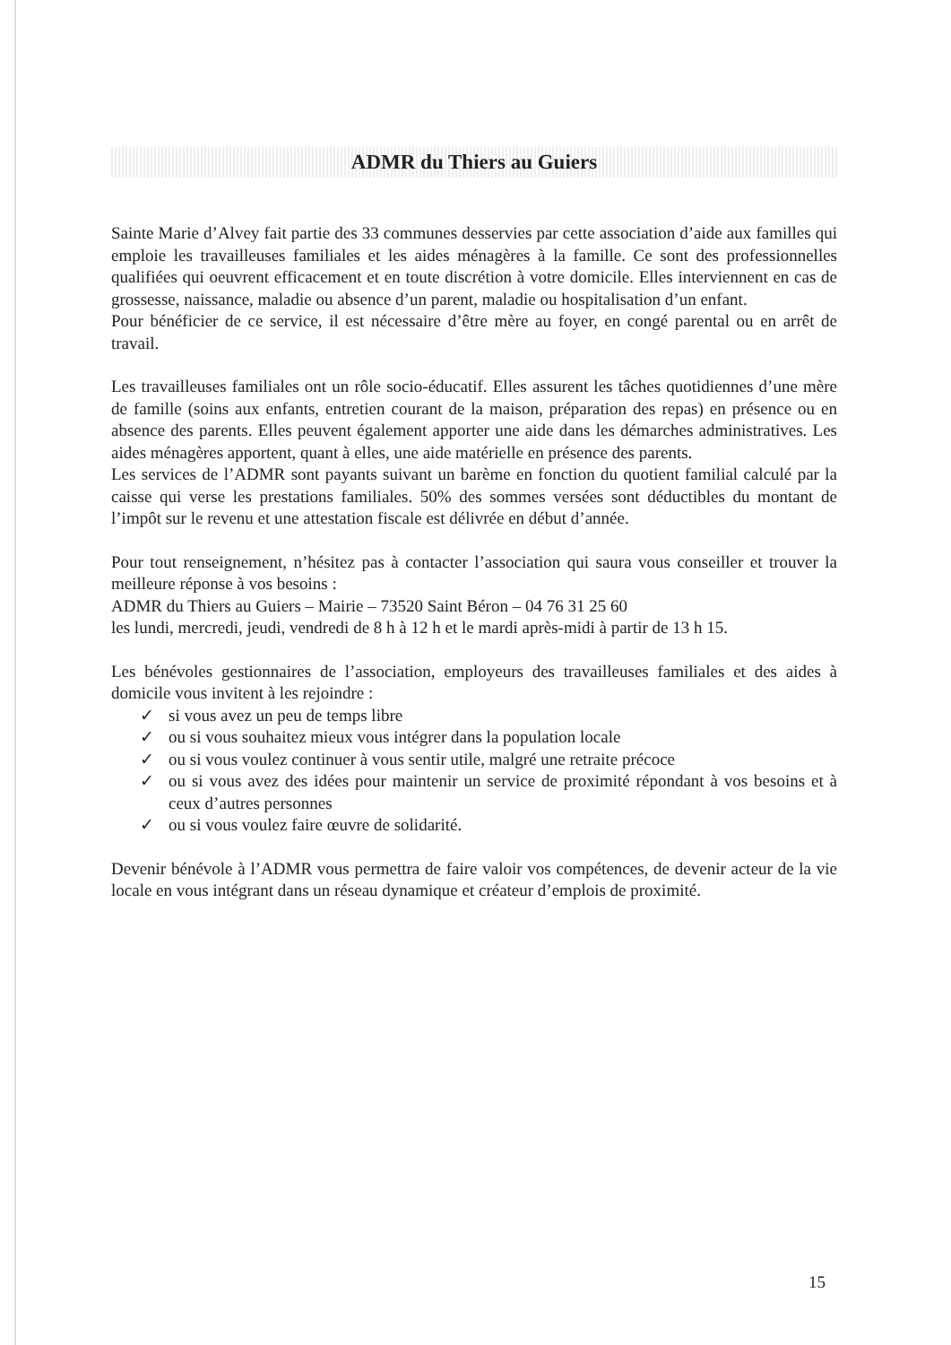ADMR du Thiers au Guiers
Sainte Marie d’Alvey fait partie des 33 communes desservies par cette association d’aide aux familles qui emploie les travailleuses familiales et les aides ménagères à la famille. Ce sont des professionnelles qualifiées qui oeuvrent efficacement et en toute discrétion à votre domicile. Elles interviennent en cas de grossesse, naissance, maladie ou absence d’un parent, maladie ou hospitalisation d’un enfant.
Pour bénéficier de ce service, il est nécessaire d’être mère au foyer, en congé parental ou en arrêt de travail.
Les travailleuses familiales ont un rôle socio-éducatif. Elles assurent les tâches quotidiennes d’une mère de famille (soins aux enfants, entretien courant de la maison, préparation des repas) en présence ou en absence des parents. Elles peuvent également apporter une aide dans les démarches administratives. Les aides ménagères apportent, quant à elles, une aide matérielle en présence des parents.
Les services de l’ADMR sont payants suivant un barème en fonction du quotient familial calculé par la caisse qui verse les prestations familiales. 50% des sommes versées sont déductibles du montant de l’impôt sur le revenu et une attestation fiscale est délivrée en début d’année.
Pour tout renseignement, n’hésitez pas à contacter l’association qui saura vous conseiller et trouver la meilleure réponse à vos besoins :
ADMR du Thiers au Guiers – Mairie – 73520 Saint Béron – 04 76 31 25 60
les lundi, mercredi, jeudi, vendredi de 8 h à 12 h et le mardi après-midi à partir de 13 h 15.
Les bénévoles gestionnaires de l’association, employeurs des travailleuses familiales et des aides à domicile vous invitent à les rejoindre :
✓ si vous avez un peu de temps libre
✓ ou si vous souhaitez mieux vous intégrer dans la population locale
✓ ou si vous voulez continuer à vous sentir utile, malgré une retraite précoce
✓ ou si vous avez des idées pour maintenir un service de proximité répondant à vos besoins et à ceux d’autres personnes
✓ ou si vous voulez faire œuvre de solidarité.
Devenir bénévole à l’ADMR vous permettra de faire valoir vos compétences, de devenir acteur de la vie locale en vous intégrant dans un réseau dynamique et créateur d’emplois de proximité.
15